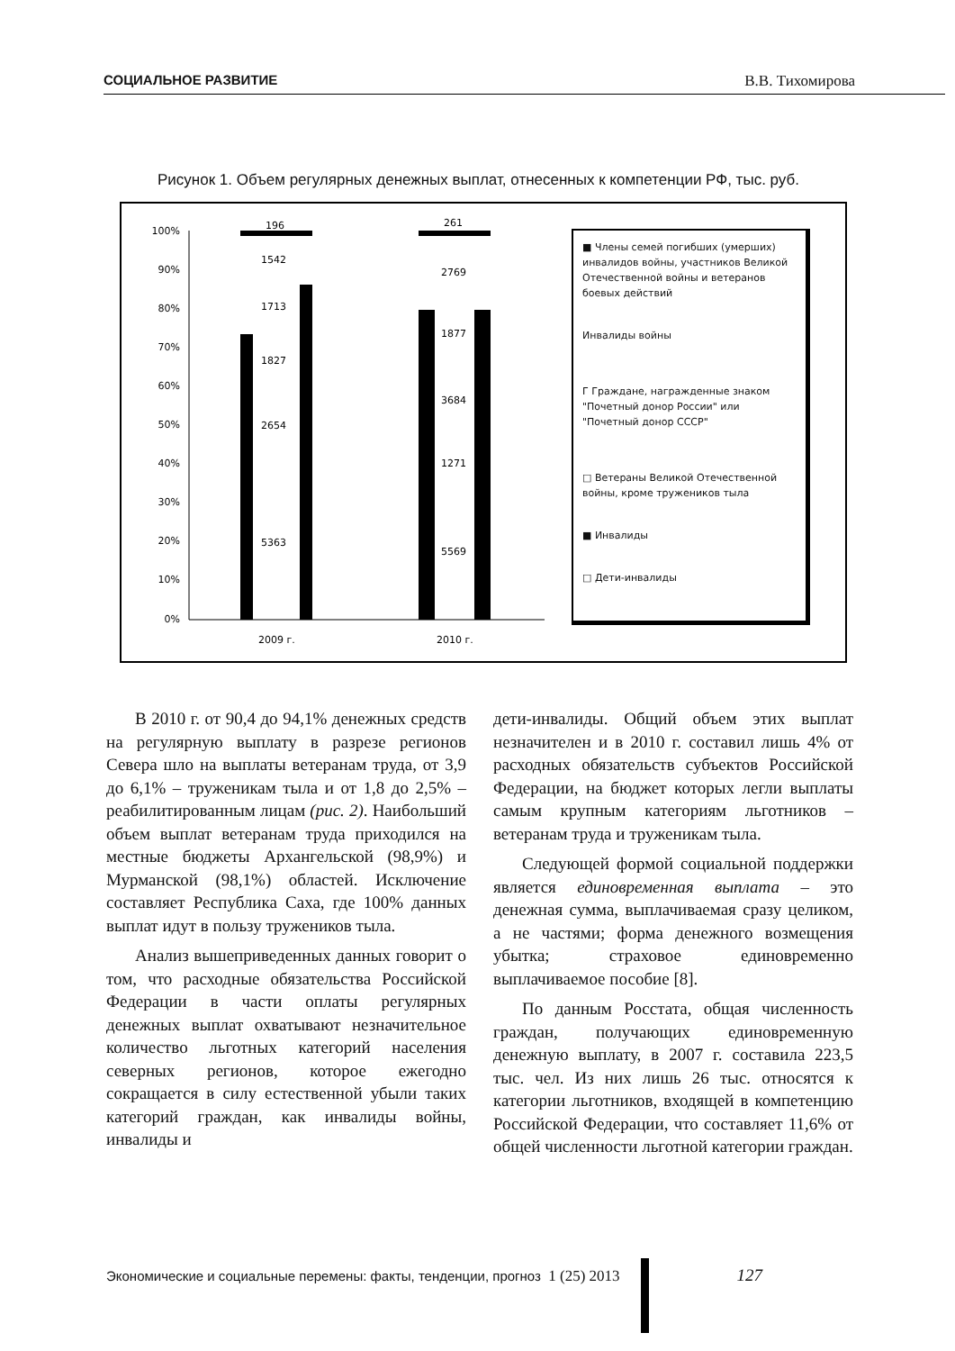СОЦИАЛЬНОЕ РАЗВИТИЕ В.В. Тихомирова
Рисунок 1. Объем регулярных денежных выплат, отнесенных к компетенции РФ, тыс. руб.
100%
90%
80%
70%
60%
50%
40%
30%
20%
10%
0%
196
261
1542
2769
1713
1877
1827
3684
2654
1271
5363
5569
2009 г.
2010 г.
■ Члены семей погибших (умерших) инвалидов войны, участников Великой Отечественной войны и ветеранов боевых действий
Инвалиды войны
Г Граждане, награжденные знаком "Почетный донор России" или "Почетный донор СССР"
□ Ветераны Великой Отечественной войны, кроме тружеников тыла
■ Инвалиды
□ Дети-инвалиды
В 2010 г. от 90,4 до 94,1% денежных средств на регулярную выплату в разрезе регионов Севера шло на выплаты ветеранам труда, от 3,9 до 6,1% – труженикам тыла и от 1,8 до 2,5% – реабилитированным лицам (рис. 2). Наибольший объем выплат ветеранам труда приходился на местные бюджеты Архангельской (98,9%) и Мурманской (98,1%) областей. Исключение составляет Республика Саха, где 100% данных выплат идут в пользу тружеников тыла.
Анализ вышеприведенных данных говорит о том, что расходные обязательства Российской Федерации в части оплаты регулярных денежных выплат охватывают незначительное количество льготных категорий населения северных регионов, которое ежегодно сокращается в силу естественной убыли таких категорий граждан, как инвалиды войны, инвалиды и
дети-инвалиды. Общий объем этих выплат незначителен и в 2010 г. составил лишь 4% от расходных обязательств субъектов Российской Федерации, на бюджет которых легли выплаты самым крупным категориям льготников – ветеранам труда и труженикам тыла.
Следующей формой социальной поддержки является единовременная выплата – это денежная сумма, выплачиваемая сразу целиком, а не частями; форма денежного возмещения убытка; страховое единовременно выплачиваемое пособие [8].
По данным Росстата, общая численность граждан, получающих единовременную денежную выплату, в 2007 г. составила 223,5 тыс. чел. Из них лишь 26 тыс. относятся к категории льготников, входящей в компетенцию Российской Федерации, что составляет 11,6% от общей численности льготной категории граждан.
Экономические и социальные перемены: факты, тенденции, прогноз 1 (25) 2013 127